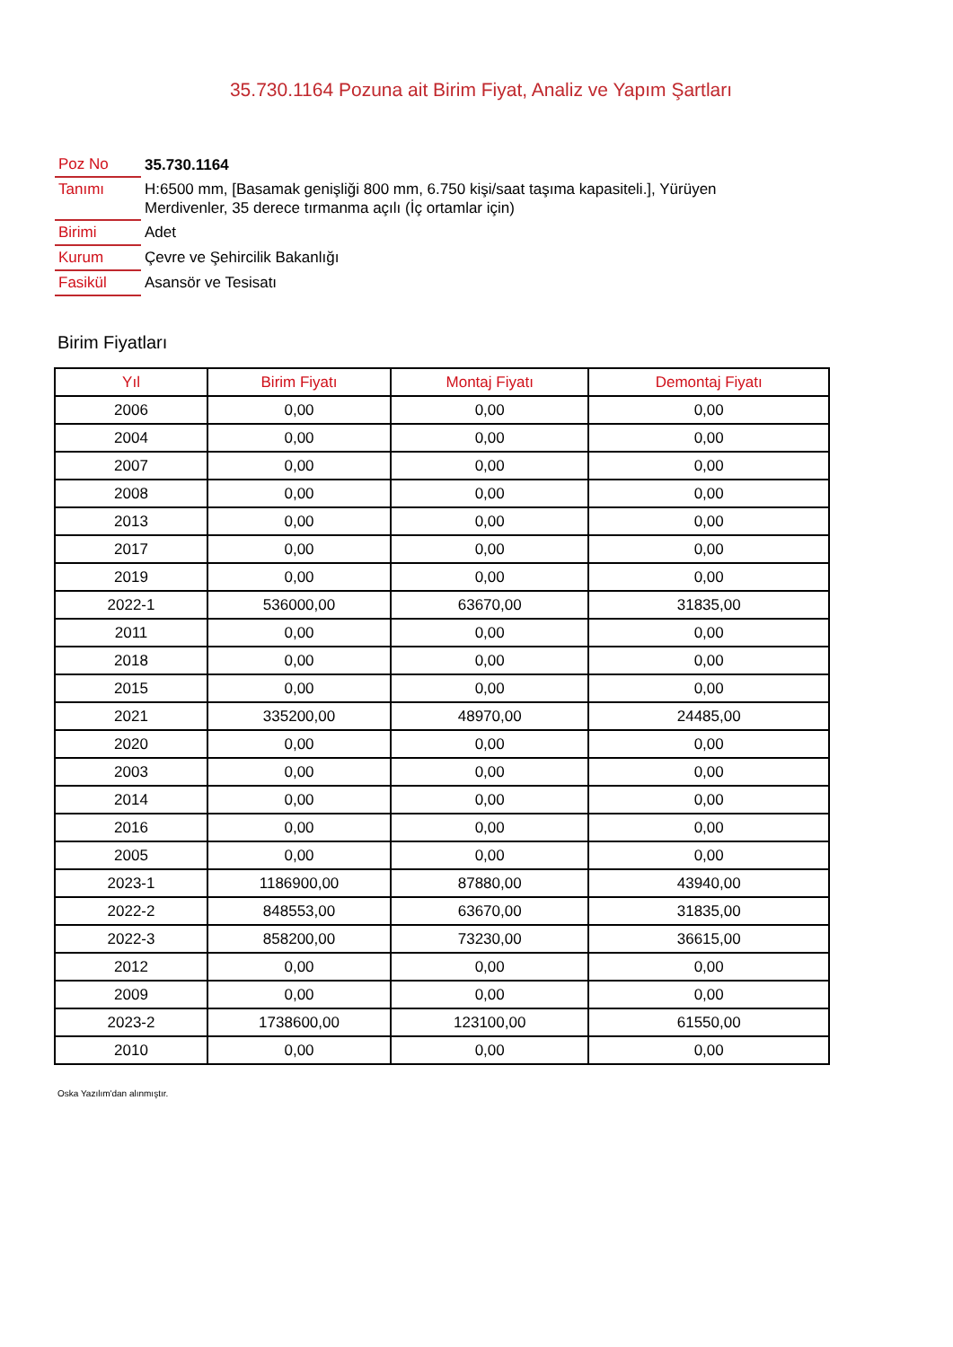35.730.1164 Pozuna ait Birim Fiyat, Analiz ve Yapım Şartları
| Poz No | 35.730.1164 |
| Tanımı | H:6500 mm, [Basamak genişliği 800 mm, 6.750 kişi/saat taşıma kapasiteli.], Yürüyen Merdivenler, 35 derece tırmanma açılı (İç ortamlar için) |
| Birimi | Adet |
| Kurum | Çevre ve Şehircilik Bakanlığı |
| Fasikül | Asansör ve Tesisatı |
Birim Fiyatları
| Yıl | Birim Fiyatı | Montaj Fiyatı | Demontaj Fiyatı |
| --- | --- | --- | --- |
| 2006 | 0,00 | 0,00 | 0,00 |
| 2004 | 0,00 | 0,00 | 0,00 |
| 2007 | 0,00 | 0,00 | 0,00 |
| 2008 | 0,00 | 0,00 | 0,00 |
| 2013 | 0,00 | 0,00 | 0,00 |
| 2017 | 0,00 | 0,00 | 0,00 |
| 2019 | 0,00 | 0,00 | 0,00 |
| 2022-1 | 536000,00 | 63670,00 | 31835,00 |
| 2011 | 0,00 | 0,00 | 0,00 |
| 2018 | 0,00 | 0,00 | 0,00 |
| 2015 | 0,00 | 0,00 | 0,00 |
| 2021 | 335200,00 | 48970,00 | 24485,00 |
| 2020 | 0,00 | 0,00 | 0,00 |
| 2003 | 0,00 | 0,00 | 0,00 |
| 2014 | 0,00 | 0,00 | 0,00 |
| 2016 | 0,00 | 0,00 | 0,00 |
| 2005 | 0,00 | 0,00 | 0,00 |
| 2023-1 | 1186900,00 | 87880,00 | 43940,00 |
| 2022-2 | 848553,00 | 63670,00 | 31835,00 |
| 2022-3 | 858200,00 | 73230,00 | 36615,00 |
| 2012 | 0,00 | 0,00 | 0,00 |
| 2009 | 0,00 | 0,00 | 0,00 |
| 2023-2 | 1738600,00 | 123100,00 | 61550,00 |
| 2010 | 0,00 | 0,00 | 0,00 |
Oska Yazılım'dan alınmıştır.